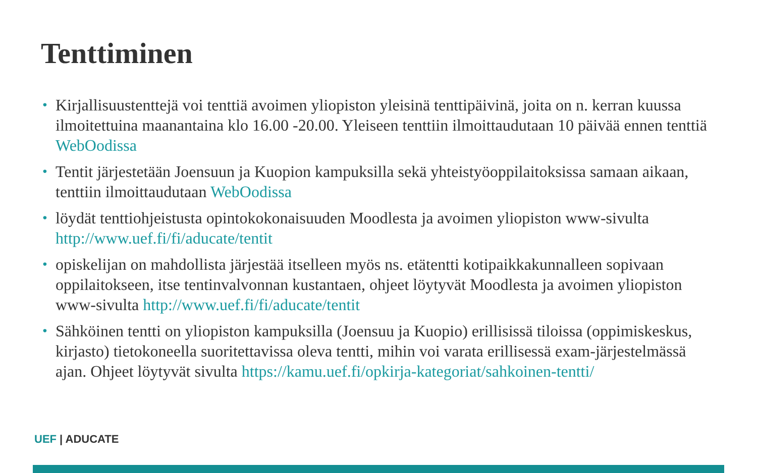Tenttiminen
• Kirjallisuustenttejä voi tenttiä avoimen yliopiston yleisinä tenttipäivinä, joita on n. kerran kuussa ilmoitettuina maanantaina klo 16.00 -20.00. Yleiseen tenttiin ilmoittaudutaan 10 päivää ennen tenttiä WebOodissa
• Tentit järjestetään Joensuun ja Kuopion kampuksilla sekä yhteistyöoppilaitoksissa samaan aikaan, tenttiin ilmoittaudutaan WebOodissa
• löydät tenttiohjeistusta opintokokonaisuuden Moodlesta ja avoimen yliopiston www-sivulta http://www.uef.fi/fi/aducate/tentit
• opiskelijan on mahdollista järjestää itselleen myös ns. etätentti kotipaikkakunnalleen sopivaan oppilaitokseen, itse tentinvalvonnan kustantaen, ohjeet löytyvät Moodlesta ja avoimen yliopiston www-sivulta http://www.uef.fi/fi/aducate/tentit
• Sähköinen tentti on yliopiston kampuksilla (Joensuu ja Kuopio) erillisissä tiloissa (oppimiskeskus, kirjasto) tietokoneella suoritettavissa oleva tentti, mihin voi varata erillisessä exam-järjestelmässä ajan. Ohjeet löytyvät sivulta https://kamu.uef.fi/opkirja-kategoriat/sahkoinen-tentti/
UEF | ADUCATE